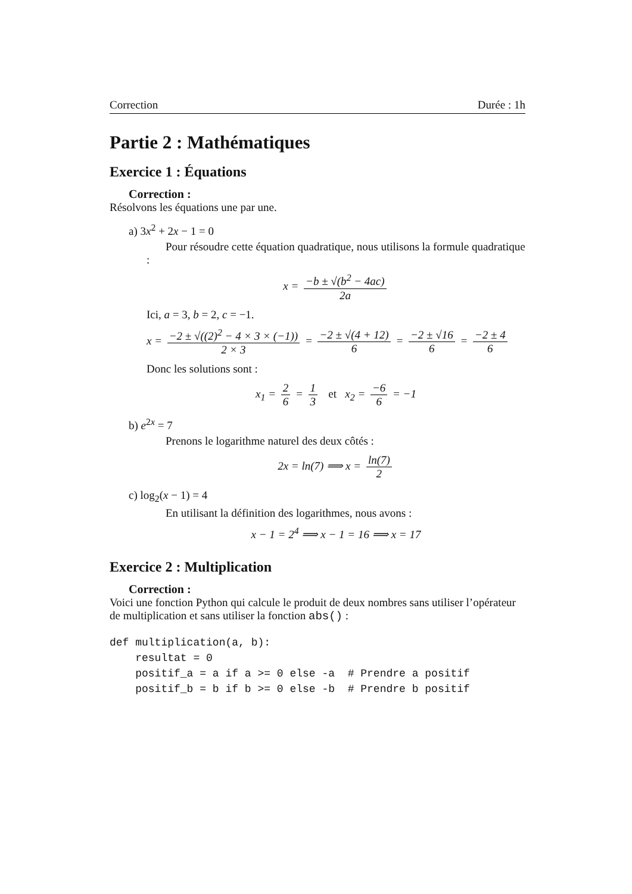Correction Durée : 1h
Partie 2 : Mathématiques
Exercice 1 : Équations
Correction :
Résolvons les équations une par une.
a) 3x<sup>2</sup> + 2x − 1 = 0
Pour résoudre cette équation quadratique, nous utilisons la formule quadratique :
x = −b ± √(b<sup>2</sup> − 4ac) 2a
Ici, a = 3, b = 2, c = −1.
x = −2 ± √((2)<sup>2</sup> − 4 × 3 × (−1)) 2 × 3 = −2 ± √(4 + 12) 6 = −2 ± √16 6 = −2 ± 4 6
Donc les solutions sont :
x<sub>1</sub> = 2 6 = 1 3 et x<sub>2</sub> = −6 6 = −1
b) e<sup>2x</sup> = 7
Prenons le logarithme naturel des deux côtés :
2x = ln(7) ⟹ x = ln(7) 2
c) log<sub>2</sub>(x − 1) = 4
En utilisant la définition des logarithmes, nous avons :
x − 1 = 2<sup>4</sup> ⟹ x − 1 = 16 ⟹ x = 17
Exercice 2 : Multiplication
Correction :
Voici une fonction Python qui calcule le produit de deux nombres sans utiliser l’opérateur de multiplication et sans utiliser la fonction abs() :
def multiplication(a, b):
    resultat = 0
    positif_a = a if a >= 0 else -a  # Prendre a positif
    positif_b = b if b >= 0 else -b  # Prendre b positif